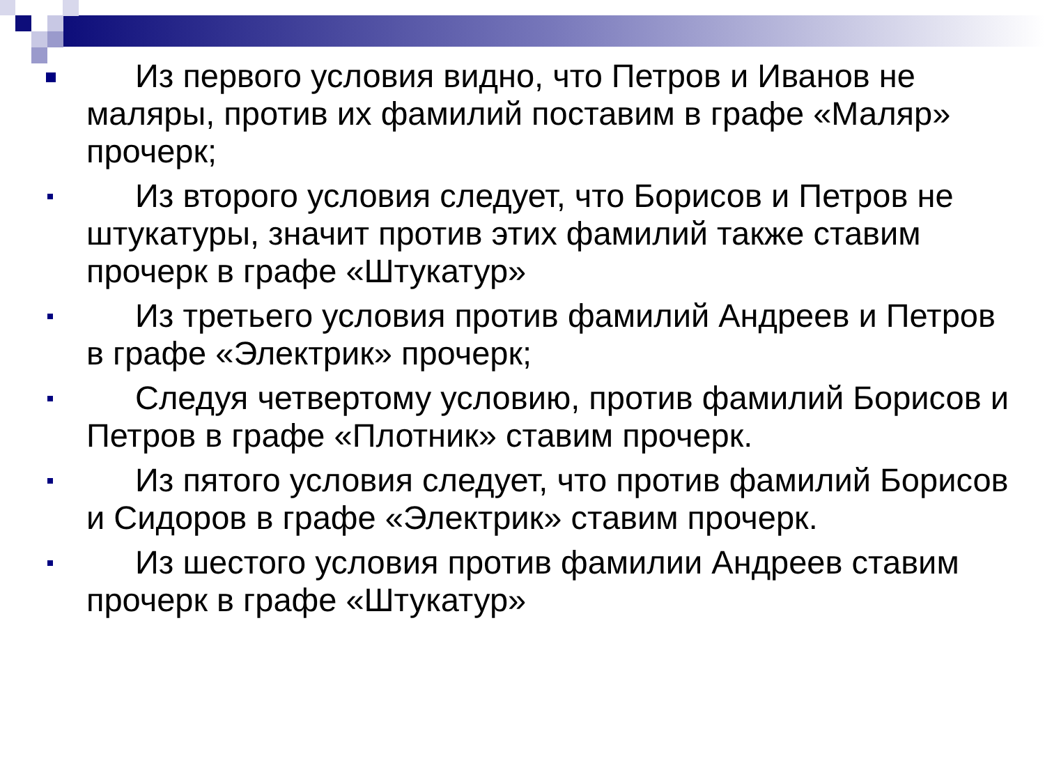Из первого условия видно, что Петров и Иванов не маляры, против их фамилий поставим в графе «Маляр» прочерк;
Из второго условия следует, что Борисов и Петров не штукатуры, значит против этих фамилий также ставим прочерк в графе «Штукатур»
Из третьего условия против фамилий Андреев и Петров в графе «Электрик» прочерк;
Следуя четвертому условию, против фамилий Борисов и Петров в графе «Плотник» ставим прочерк.
Из пятого условия следует, что против фамилий Борисов и Сидоров в графе «Электрик» ставим прочерк.
Из шестого условия против фамилии Андреев ставим прочерк в графе «Штукатур»